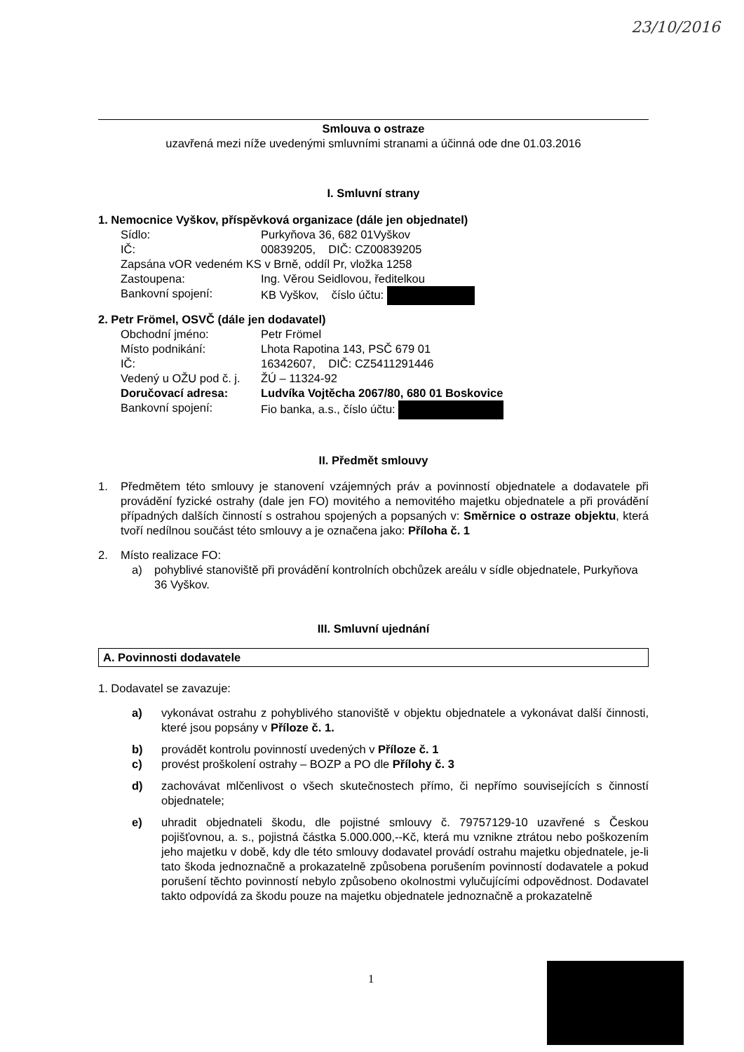23/10/2016
Smlouva o ostraze
uzavřená mezi níže uvedenými smluvními stranami a účinná ode dne 01.03.2016
I. Smluvní strany
1. Nemocnice Vyškov, příspěvková organizace (dále jen objednatel)
Sídlo: Purkyňova 36, 682 01Vyškov
IČ: 00839205, DIČ: CZ00839205
Zapsána vOR vedeném KS v Brně, oddíl Pr, vložka 1258
Zastoupena: Ing. Věrou Seidlovou, ředitelkou
Bankovní spojení: KB Vyškov, číslo účtu:
2. Petr Frömel, OSVČ (dále jen dodavatel)
Obchodní jméno: Petr Frömel
Místo podnikání: Lhota Rapotina 143, PSČ 679 01
IČ: 16342607, DIČ: CZ5411291446
Vedený u OŽU pod č. j. ŽÚ – 11324-92
Doručovací adresa: Ludvíka Vojtěcha 2067/80, 680 01 Boskovice
Bankovní spojení: Fio banka, a.s., číslo účtu:
II. Předmět smlouvy
1. Předmětem této smlouvy je stanovení vzájemných práv a povinností objednatele a dodavatele při provádění fyzické ostrahy (dale jen FO) movitého a nemovitého majetku objednatele a při provádění případných dalších činností s ostrahou spojených a popsaných v: Směrnice o ostraze objektu, která tvoří nedílnou součást této smlouvy a je označena jako: Příloha č. 1
2. Místo realizace FO:
a) pohyblivé stanoviště při provádění kontrolních obchůzek areálu v sídle objednatele, Purkyňova 36 Vyškov.
III. Smluvní ujednání
A. Povinnosti dodavatele
1. Dodavatel se zavazuje:
a) vykonávat ostrahu z pohyblivého stanoviště v objektu objednatele a vykonávat další činnosti, které jsou popsány v Příloze č. 1.
b) provádět kontrolu povinností uvedených v Příloze č. 1
c) provést proškolení ostrahy – BOZP a PO dle Přílohy č. 3
d) zachovávat mlčenlivost o všech skutečnostech přímo, či nepřímo souvisejících s činností objednatele;
e) uhradit objednateli škodu, dle pojistné smlouvy č. 79757129-10 uzavřené s Českou pojišťovnou, a. s., pojistná částka 5.000.000,--Kč, která mu vznikne ztrátou nebo poškozením jeho majetku v době, kdy dle této smlouvy dodavatel provádí ostrahu majetku objednatele, je-li tato škoda jednoznačně a prokazatelně způsobena porušením povinností dodavatele a pokud porušení těchto povinností nebylo způsobeno okolnostmi vylučujícími odpovědnost. Dodavatel takto odpovídá za škodu pouze na majetku objednatele jednoznačně a prokazatelně
1